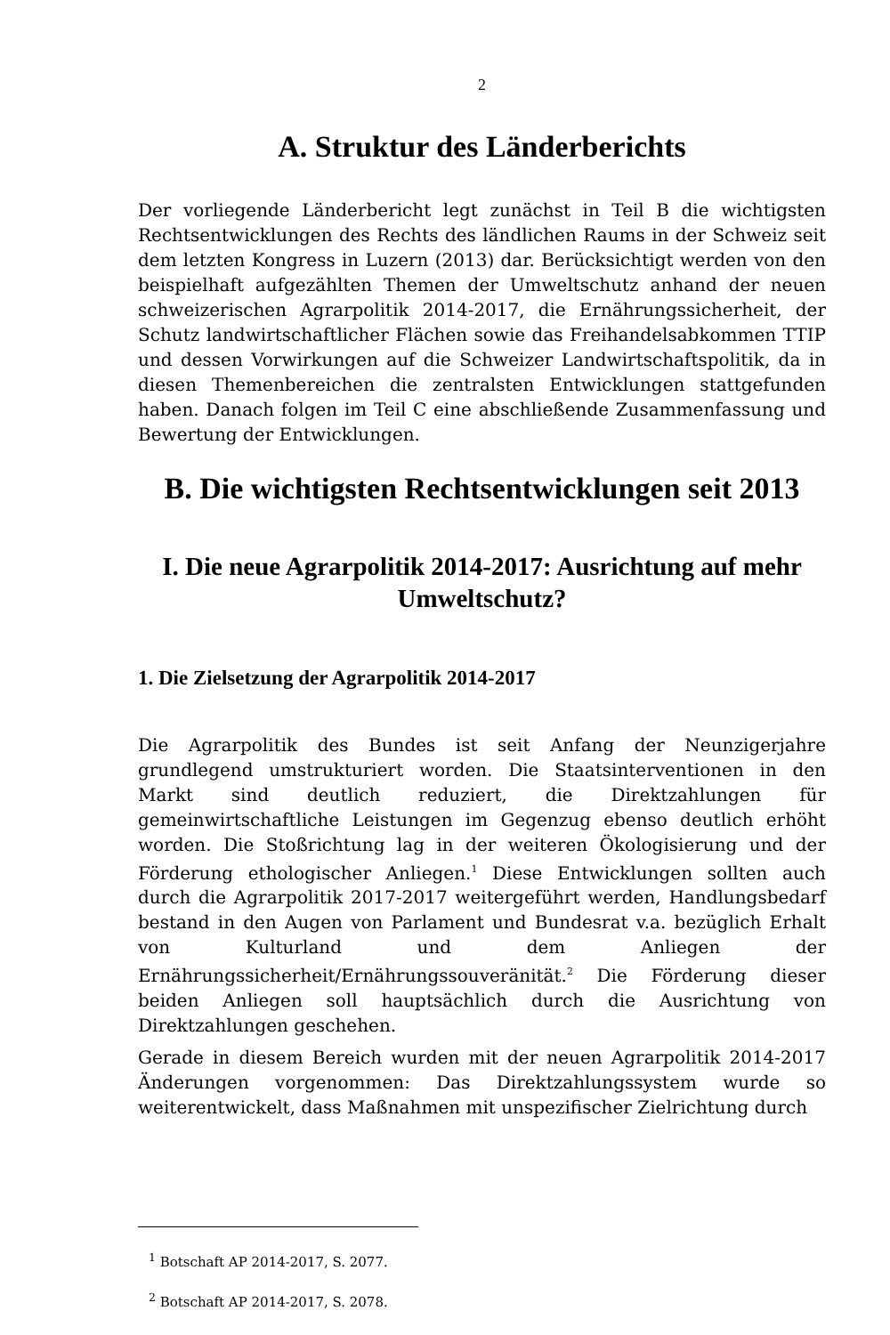2
A. Struktur des Länderberichts
Der vorliegende Länderbericht legt zunächst in Teil B die wichtigsten Rechtsentwicklungen des Rechts des ländlichen Raums in der Schweiz seit dem letzten Kongress in Luzern (2013) dar. Berücksichtigt werden von den beispielhaft aufgezählten Themen der Umweltschutz anhand der neuen schweizerischen Agrarpolitik 2014-2017, die Ernährungssicherheit, der Schutz landwirtschaftlicher Flächen sowie das Freihandelsabkommen TTIP und dessen Vorwirkungen auf die Schweizer Landwirtschaftspolitik, da in diesen Themenbereichen die zentralsten Entwicklungen stattgefunden haben. Danach folgen im Teil C eine abschließende Zusammenfassung und Bewertung der Entwicklungen.
B. Die wichtigsten Rechtsentwicklungen seit 2013
I. Die neue Agrarpolitik 2014-2017: Ausrichtung auf mehr Umweltschutz?
1. Die Zielsetzung der Agrarpolitik 2014-2017
Die Agrarpolitik des Bundes ist seit Anfang der Neunzigerjahre grundlegend umstrukturiert worden. Die Staatsinterventionen in den Markt sind deutlich reduziert, die Direktzahlungen für gemeinwirtschaftliche Leistungen im Gegenzug ebenso deutlich erhöht worden. Die Stoßrichtung lag in der weiteren Ökologisierung und der Förderung ethologischer Anliegen.<sup>1</sup> Diese Entwicklungen sollten auch durch die Agrarpolitik 2017-2017 weitergeführt werden, Handlungsbedarf bestand in den Augen von Parlament und Bundesrat v.a. bezüglich Erhalt von Kulturland und dem Anliegen der Ernährungssicherheit/Ernährungssouveränität.<sup>2</sup> Die Förderung dieser beiden Anliegen soll hauptsächlich durch die Ausrichtung von Direktzahlungen geschehen.
Gerade in diesem Bereich wurden mit der neuen Agrarpolitik 2014-2017 Änderungen vorgenommen: Das Direktzahlungssystem wurde so weiterentwickelt, dass Maßnahmen mit unspezifischer Zielrichtung durch
<sup>1</sup> Botschaft AP 2014-2017, S. 2077.
<sup>2</sup> Botschaft AP 2014-2017, S. 2078.